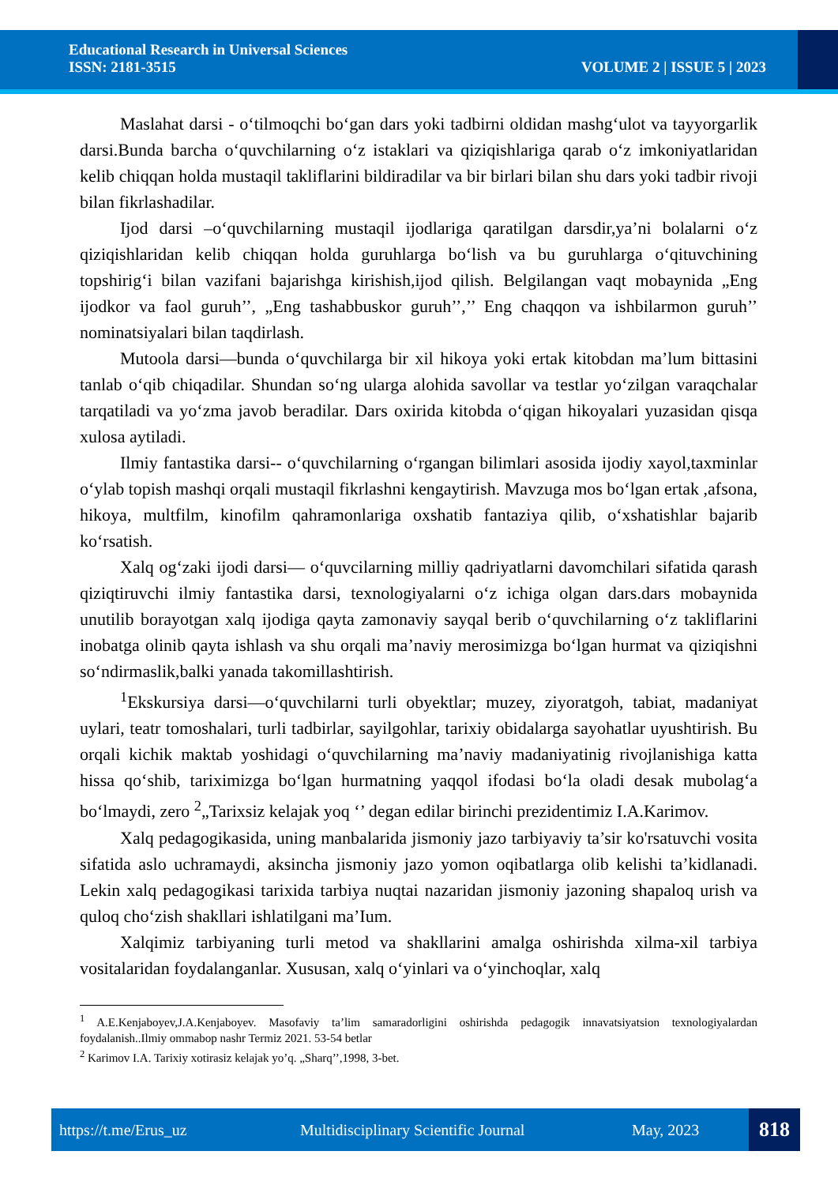Educational Research in Universal Sciences
ISSN: 2181-3515 VOLUME 2 | ISSUE 5 | 2023
Maslahat darsi - o‘tilmoqchi bo‘gan dars yoki tadbirni oldidan mashg‘ulot va tayyorgarlik darsi.Bunda barcha o‘quvchilarning o‘z istaklari va qiziqishlariga qarab o‘z imkoniyatlaridan kelib chiqqan holda mustaqil takliflarini bildiradilar va bir birlari bilan shu dars yoki tadbir rivoji bilan fikrlashadilar.
Ijod darsi –o‘quvchilarning mustaqil ijodlariga qaratilgan darsdir,ya’ni bolalarni o‘z qiziqishlaridan kelib chiqqan holda guruhlarga bo‘lish va bu guruhlarga o‘qituvchining topshirig‘i bilan vazifani bajarishga kirishish,ijod qilish. Belgilangan vaqt mobaynida „Eng ijodkor va faol guruh’’, „Eng tashabbuskor guruh’’,’’ Eng chaqqon va ishbilarmon guruh’’ nominatsiyalari bilan taqdirlash.
Mutoola darsi—bunda o‘quvchilarga bir xil hikoya yoki ertak kitobdan ma’lum bittasini tanlab o‘qib chiqadilar. Shundan so‘ng ularga alohida savollar va testlar yo‘zilgan varaqchalar tarqatiladi va yo‘zma javob beradilar. Dars oxirida kitobda o‘qigan hikoyalari yuzasidan qisqa xulosa aytiladi.
Ilmiy fantastika darsi-- o‘quvchilarning o‘rgangan bilimlari asosida ijodiy xayol,taxminlar o‘ylab topish mashqi orqali mustaqil fikrlashni kengaytirish. Mavzuga mos bo‘lgan ertak ,afsona, hikoya, multfilm, kinofilm qahramonlariga oxshatib fantaziya qilib, o‘xshatishlar bajarib ko‘rsatish.
Xalq og‘zaki ijodi darsi— o‘quvcilarning milliy qadriyatlarni davomchilari sifatida qarash qiziqtiruvchi ilmiy fantastika darsi, texnologiyalarni o‘z ichiga olgan dars.dars mobaynida unutilib borayotgan xalq ijodiga qayta zamonaviy sayqal berib o‘quvchilarning o‘z takliflarini inobatga olinib qayta ishlash va shu orqali ma’naviy merosimizga bo‘lgan hurmat va qiziqishni so‘ndirmaslik,balki yanada takomillashtirish.
<sup>1</sup> Ekskursiya darsi—o‘quvchilarni turli obyektlar; muzey, ziyoratgoh, tabiat, madaniyat uylari, teatr tomoshalari, turli tadbirlar, sayilgohlar, tarixiy obidalarga sayohatlar uyushtirish. Bu orqali kichik maktab yoshidagi o‘quvchilarning ma’naviy madaniyatinig rivojlanishiga katta hissa qo‘shib, tariximizga bo‘lgan hurmatning yaqqol ifodasi bo‘la oladi desak mubolag‘a bo‘lmaydi, zero <sup>2</sup>„Tarixsiz kelajak yoq ‘’ degan edilar birinchi prezidentimiz I.A.Karimov.
Xalq pedagogikasida, uning manbalarida jismoniy jazo tarbiyaviy ta’sir ko'rsatuvchi vosita sifatida aslo uchramaydi, aksincha jismoniy jazo yomon oqibatlarga olib kelishi ta’kidlanadi. Lekin xalq pedagogikasi tarixida tarbiya nuqtai nazaridan jismoniy jazoning shapaloq urish va quloq cho‘zish shakllari ishlatilgani ma’Ium.
Xalqimiz tarbiyaning turli metod va shakllarini amalga oshirishda xilma-xil tarbiya vositalaridan foydalanganlar. Xususan, xalq o‘yinlari va o‘yinchoqlar, xalq
<sup>1</sup> A.E.Kenjaboyev,J.A.Kenjaboyev. Masofaviy ta’lim samaradorligini oshirishda pedagogik innavatsiyatsion texnologiyalardan foydalanish..Ilmiy ommabop nashr Termiz 2021. 53-54 betlar
<sup>2</sup> Karimov I.A. Tarixiy xotirasiz kelajak yo’q. „Sharq’’,1998, 3-bet.
https://t.me/Erus_uz Multidisciplinary Scientific Journal May, 2023 818